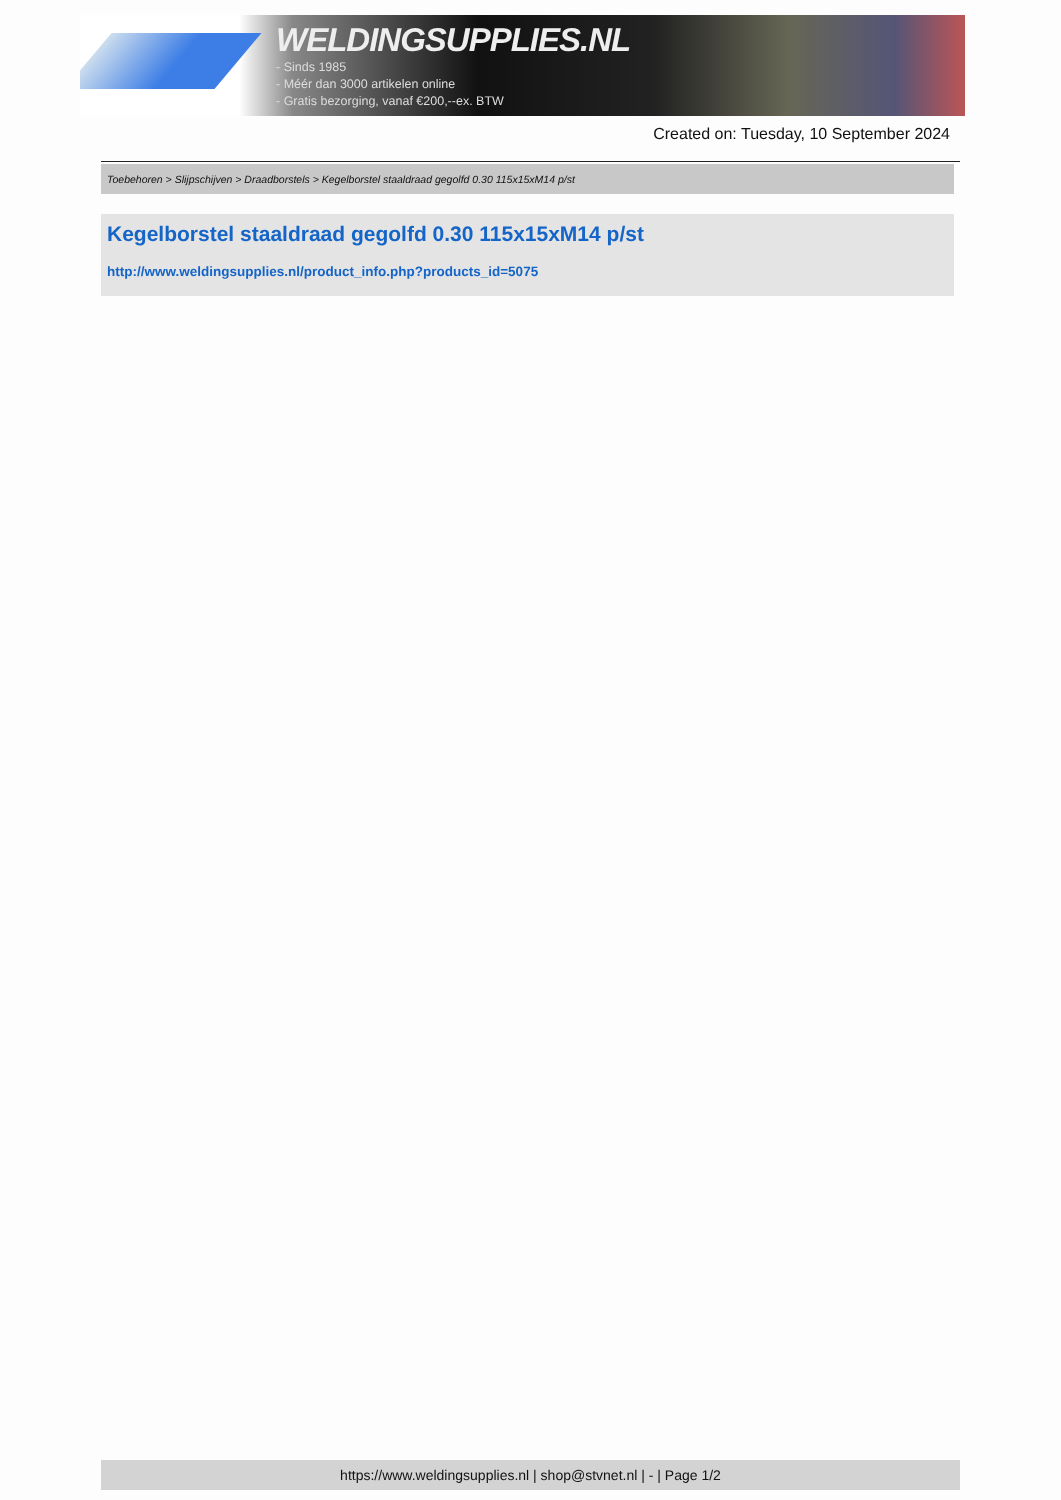WELDINGSUPPLIES.NL
- Sinds 1985
- Méér dan 3000 artikelen online
- Gratis bezorging, vanaf €200,--ex. BTW
Created on: Tuesday, 10 September 2024
Toebehoren > Slijpschijven > Draadborstels > Kegelborstel staaldraad gegolfd 0.30 115x15xM14 p/st
Kegelborstel staaldraad gegolfd 0.30 115x15xM14 p/st
http://www.weldingsupplies.nl/product_info.php?products_id=5075
https://www.weldingsupplies.nl | shop@stvnet.nl | - | Page 1/2